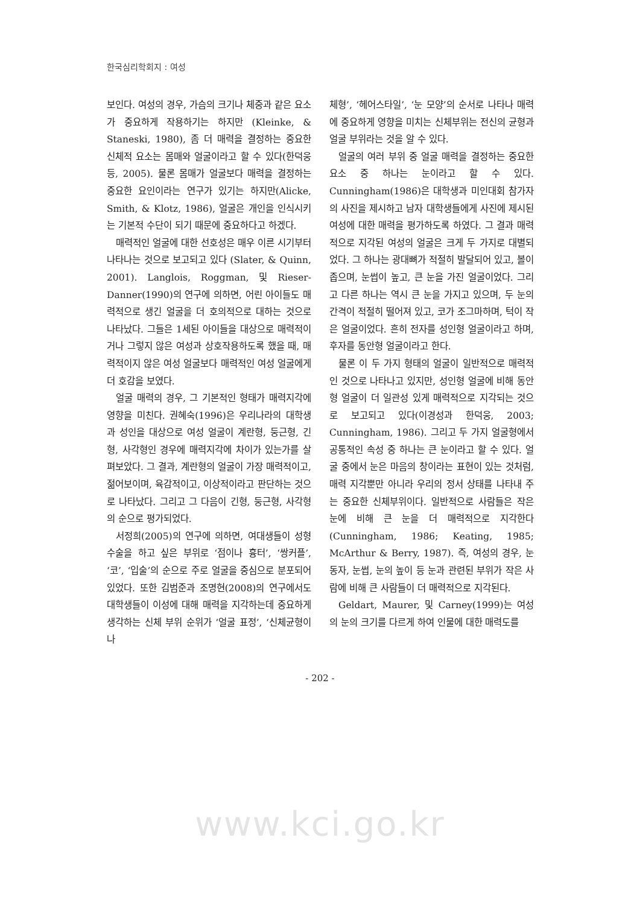한국심리학회지 : 여성
보인다. 여성의 경우, 가슴의 크기나 체중과 같은 요소가 중요하게 작용하기는 하지만 (Kleinke, & Staneski, 1980), 좀 더 매력을 결정하는 중요한 신체적 요소는 몸매와 얼굴이라고 할 수 있다(한덕웅 등, 2005). 물론 몸매가 얼굴보다 매력을 결정하는 중요한 요인이라는 연구가 있기는 하지만(Alicke, Smith, & Klotz, 1986), 얼굴은 개인을 인식시키는 기본적 수단이 되기 때문에 중요하다고 하겠다.
매력적인 얼굴에 대한 선호성은 매우 이른 시기부터 나타나는 것으로 보고되고 있다 (Slater, & Quinn, 2001). Langlois, Roggman, 및 Rieser-Danner(1990)의 연구에 의하면, 어린 아이들도 매력적으로 생긴 얼굴을 더 호의적으로 대하는 것으로 나타났다. 그들은 1세된 아이들을 대상으로 매력적이거나 그렇지 않은 여성과 상호작용하도록 했을 때, 매력적이지 않은 여성 얼굴보다 매력적인 여성 얼굴에게 더 호감을 보였다.
얼굴 매력의 경우, 그 기본적인 형태가 매력지각에 영향을 미친다. 권혜숙(1996)은 우리나라의 대학생과 성인을 대상으로 여성 얼굴이 계란형, 둥근형, 긴형, 사각형인 경우에 매력지각에 차이가 있는가를 살펴보았다. 그 결과, 계란형의 얼굴이 가장 매력적이고, 젊어보이며, 육감적이고, 이상적이라고 판단하는 것으로 나타났다. 그리고 그 다음이 긴형, 둥근형, 사각형의 순으로 평가되었다.
서정희(2005)의 연구에 의하면, 여대생들이 성형수술을 하고 싶은 부위로 ‘점이나 흉터’, ‘쌍커플’, ‘코’, ‘입술’의 순으로 주로 얼굴을 중심으로 분포되어 있었다. 또한 김범준과 조명현(2008)의 연구에서도 대학생들이 이성에 대해 매력을 지각하는데 중요하게 생각하는 신체 부위 순위가 ‘얼굴 표정’, ‘신체균형이나
체형’, ‘헤어스타일’, ‘눈 모양’의 순서로 나타나 매력에 중요하게 영향을 미치는 신체부위는 전신의 균형과 얼굴 부위라는 것을 알 수 있다.
얼굴의 여러 부위 중 얼굴 매력을 결정하는 중요한 요소 중 하나는 눈이라고 할 수 있다. Cunningham(1986)은 대학생과 미인대회 참가자의 사진을 제시하고 남자 대학생들에게 사진에 제시된 여성에 대한 매력을 평가하도록 하였다. 그 결과 매력적으로 지각된 여성의 얼굴은 크게 두 가지로 대별되었다. 그 하나는 광대뼈가 적절히 발달되어 있고, 볼이 좁으며, 눈썹이 높고, 큰 눈을 가진 얼굴이었다. 그리고 다른 하나는 역시 큰 눈을 가지고 있으며, 두 눈의 간격이 적절히 떨어져 있고, 코가 조그마하며, 턱이 작은 얼굴이었다. 흔히 전자를 성인형 얼굴이라고 하며, 후자를 동안형 얼굴이라고 한다.
물론 이 두 가지 형태의 얼굴이 일반적으로 매력적인 것으로 나타나고 있지만, 성인형 얼굴에 비해 동안형 얼굴이 더 일관성 있게 매력적으로 지각되는 것으로 보고되고 있다(이경성과 한덕웅, 2003; Cunningham, 1986). 그리고 두 가지 얼굴형에서 공통적인 속성 중 하나는 큰 눈이라고 할 수 있다. 얼굴 중에서 눈은 마음의 창이라는 표현이 있는 것처럼, 매력 지각뿐만 아니라 우리의 정서 상태를 나타내 주는 중요한 신체부위이다. 일반적으로 사람들은 작은 눈에 비해 큰 눈을 더 매력적으로 지각한다(Cunningham, 1986; Keating, 1985; McArthur & Berry, 1987). 즉, 여성의 경우, 눈동자, 눈썹, 눈의 높이 등 눈과 관련된 부위가 작은 사람에 비해 큰 사람들이 더 매력적으로 지각된다.
Geldart, Maurer, 및 Carney(1999)는 여성의 눈의 크기를 다르게 하여 인물에 대한 매력도를
- 202 -
www.kci.go.kr